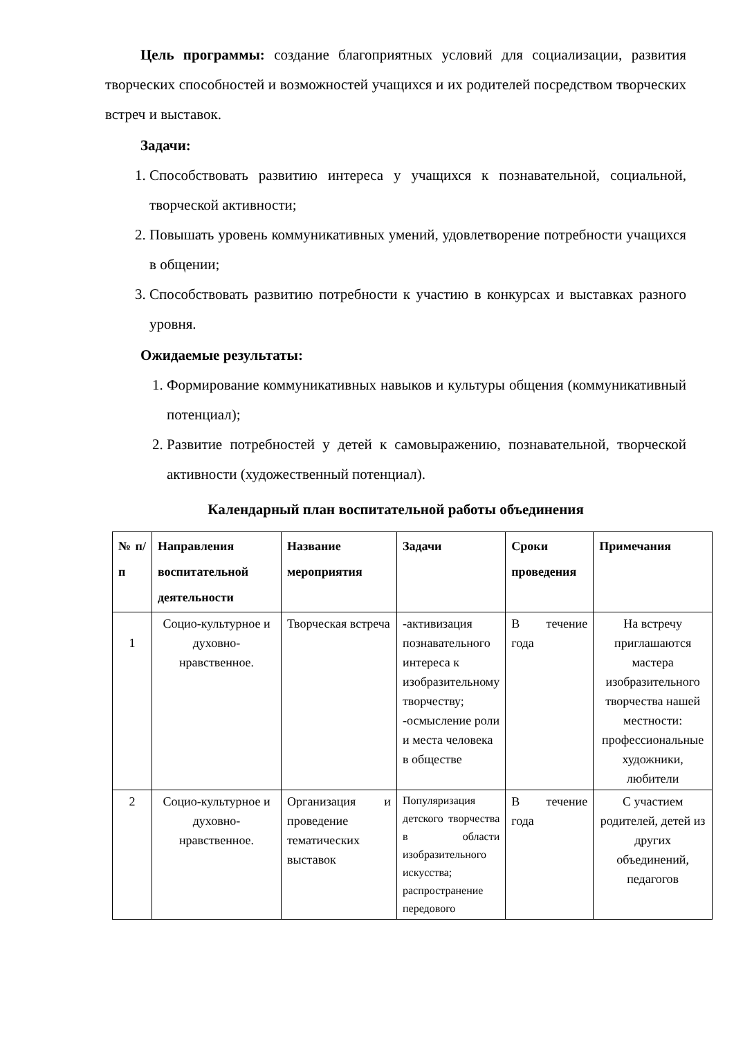Цель программы: создание благоприятных условий для социализации, развития творческих способностей и возможностей учащихся и их родителей посредством творческих встреч и выставок.
Задачи:
1. Способствовать развитию интереса у учащихся к познавательной, социальной, творческой активности;
2. Повышать уровень коммуникативных умений, удовлетворение потребности учащихся в общении;
3. Способствовать развитию потребности к участию в конкурсах и выставках разного уровня.
Ожидаемые результаты:
1. Формирование коммуникативных навыков и культуры общения (коммуникативный потенциал);
2. Развитие потребностей у детей к самовыражению, познавательной, творческой активности (художественный потенциал).
Календарный план воспитательной работы объединения
| № п/п | Направления воспитательной деятельности | Название мероприятия | Задачи | Сроки проведения | Примечания |
| --- | --- | --- | --- | --- | --- |
| 1 | Социо-культурное и духовно-нравственное. | Творческая встреча | -активизация познавательного интереса к изобразительному творчеству; -осмысление роли и места человека в обществе | В течение года | На встречу приглашаются мастера изобразительного творчества нашей местности: профессиональные художники, любители |
| 2 | Социо-культурное и духовно-нравственное. | Организация и проведение тематических выставок | Популяризация детского творчества в области изобразительного искусства; распространение передового | В течение года | С участием родителей, детей из других объединений, педагогов |